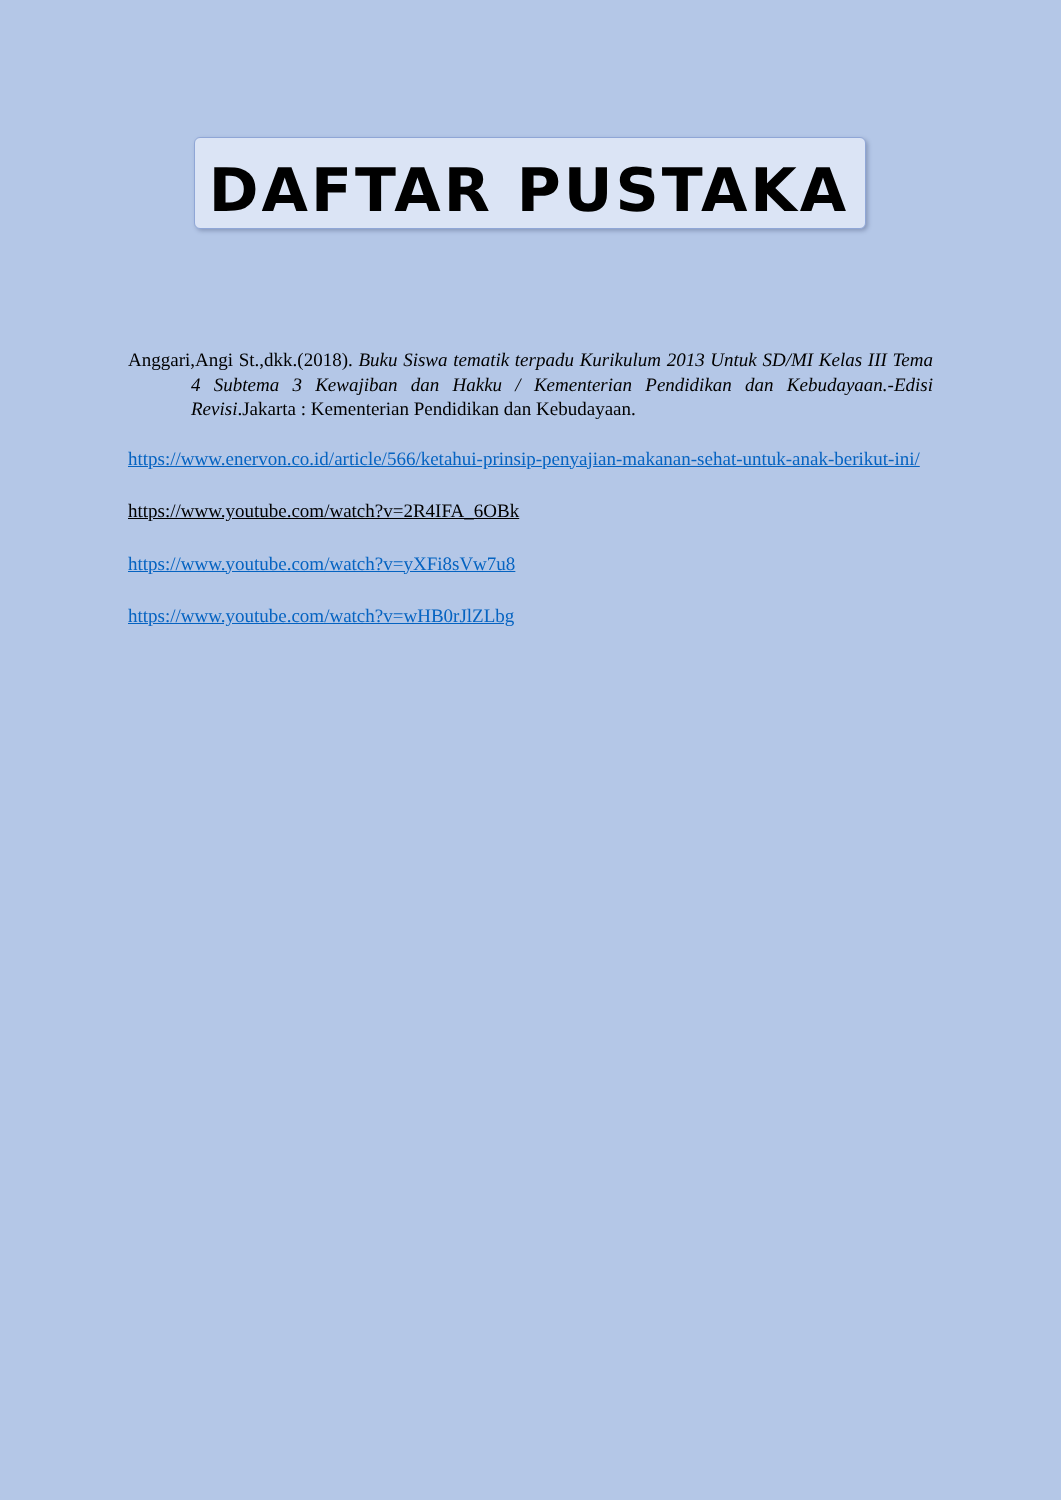DAFTAR PUSTAKA
Anggari,Angi St.,dkk.(2018). Buku Siswa tematik terpadu Kurikulum 2013 Untuk SD/MI Kelas III Tema 4 Subtema 3 Kewajiban dan Hakku / Kementerian Pendidikan dan Kebudayaan.-Edisi Revisi.Jakarta : Kementerian Pendidikan dan Kebudayaan.
https://www.enervon.co.id/article/566/ketahui-prinsip-penyajian-makanan-sehat-untuk-anak-berikut-ini/
https://www.youtube.com/watch?v=2R4IFA_6OBk
https://www.youtube.com/watch?v=yXFi8sVw7u8
https://www.youtube.com/watch?v=wHB0rJlZLbg